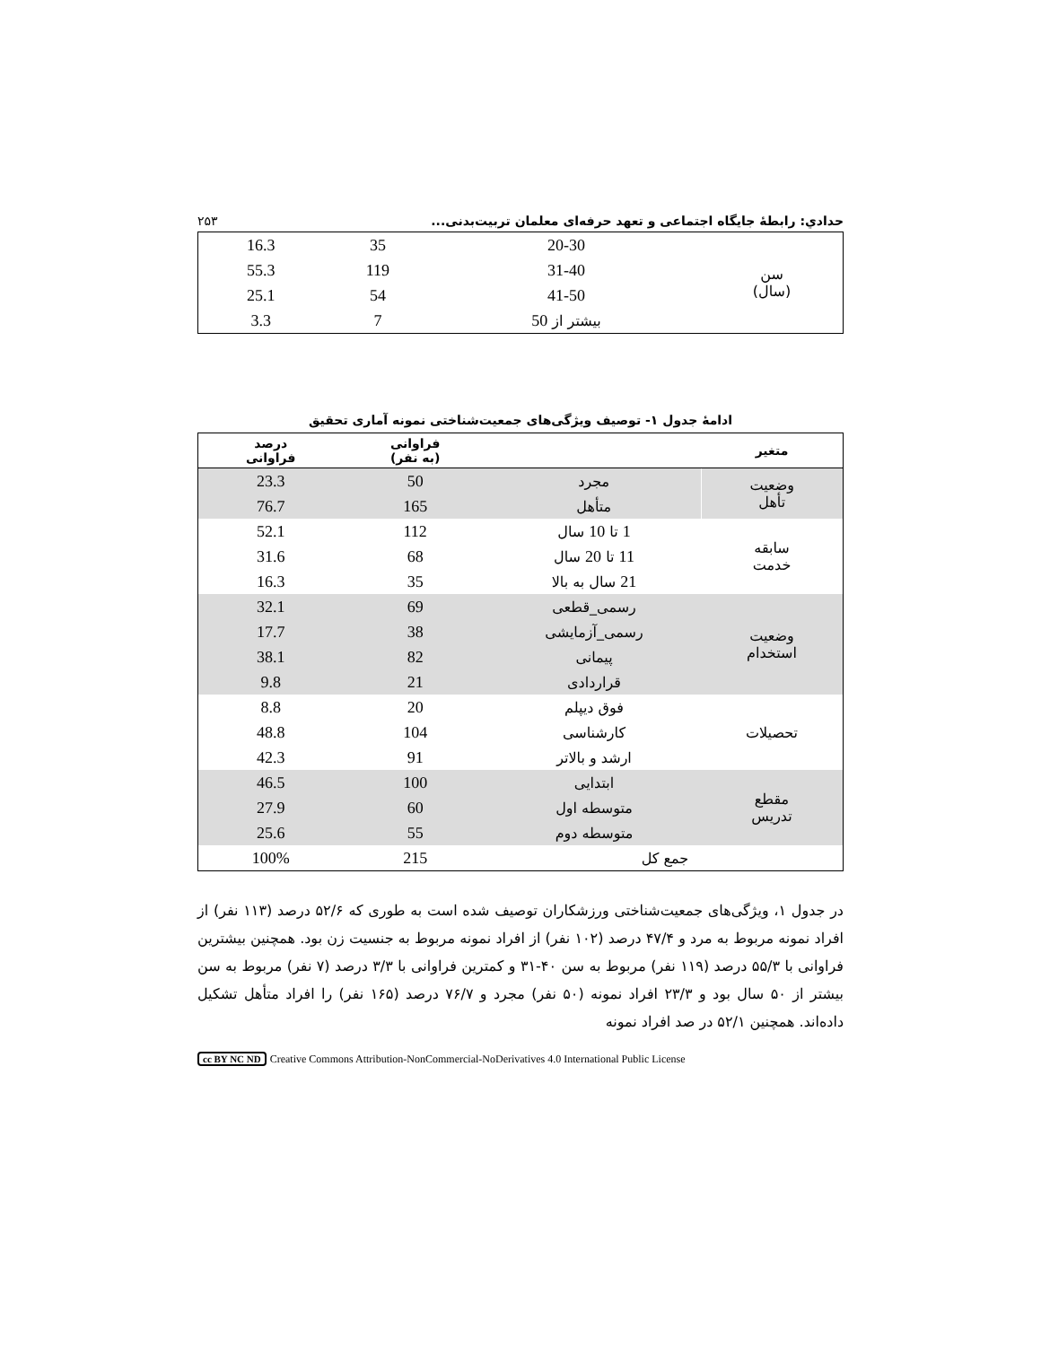حدادي: رابطهٔ جايگاه اجتماعی و تعهد حرفه‌ای معلمان تربيت‌بدنی... ۲۵۳
| سن (سال) | 20-30 | 35 | 16.3 |
| | 31-40 | 119 | 55.3 |
| | 41-50 | 54 | 25.1 |
| | بيشتر از 50 | 7 | 3.3 |
ادامهٔ جدول ۱- توصيف ويژگی‌های جمعيت‌شناختی نمونه آماری تحقيق
| متغير | | فراوانی (به نفر) | درصد فراوانی |
| --- | --- | --- | --- |
| وضعيت تأهل | مجرد | 50 | 23.3 |
| | متأهل | 165 | 76.7 |
| سابقه خدمت | 1 تا 10 سال | 112 | 52.1 |
| | 11 تا 20 سال | 68 | 31.6 |
| | 21 سال به بالا | 35 | 16.3 |
| وضعيت استخدام | رسمی_قطعی | 69 | 32.1 |
| | رسمی_آزمايشی | 38 | 17.7 |
| | پيمانی | 82 | 38.1 |
| | قراردادی | 21 | 9.8 |
| تحصيلات | فوق ديپلم | 20 | 8.8 |
| | کارشناسی | 104 | 48.8 |
| | ارشد و بالاتر | 91 | 42.3 |
| مقطع تدريس | ابتدايی | 100 | 46.5 |
| | متوسطه اول | 60 | 27.9 |
| | متوسطه دوم | 55 | 25.6 |
| جمع کل | | 215 | 100% |
در جدول ۱، ويژگی‌های جمعيت‌شناختی ورزشکاران توصيف شده است به طوری که ۵۲/۶ درصد (۱۱۳ نفر) از افراد نمونه مربوط به مرد و ۴۷/۴ درصد (۱۰۲ نفر) از افراد نمونه مربوط به جنسيت زن بود. همچنين بيشترين فراوانی با ۵۵/۳ درصد (۱۱۹ نفر) مربوط به سن ۴۰-۳۱ و کمترين فراوانی با ۳/۳ درصد (۷ نفر) مربوط به سن بيشتر از ۵۰ سال بود و ۲۳/۳ افراد نمونه (۵۰ نفر) مجرد و ۷۶/۷ درصد (۱۶۵ نفر) را افراد متأهل تشکيل داده‌اند. همچنين ۵۲/۱ در صد افراد نمونه
cc BY NC ND Creative Commons Attribution-NonCommercial-NoDerivatives 4.0 International Public License